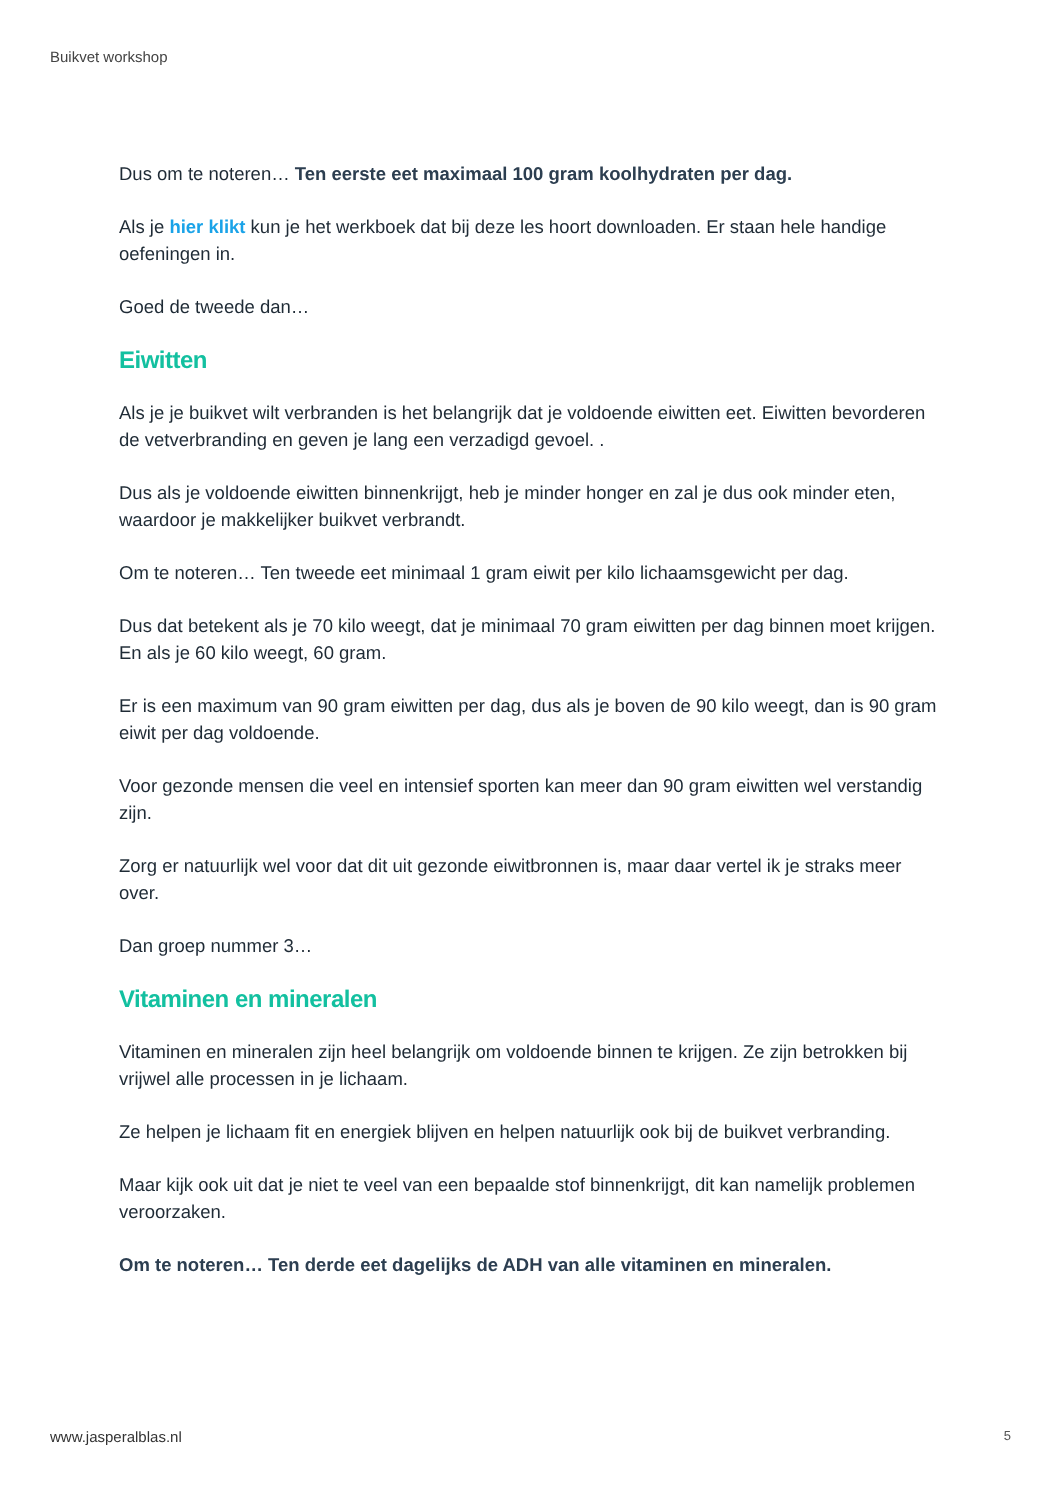Buikvet workshop
Dus om te noteren… Ten eerste eet maximaal 100 gram koolhydraten per dag.
Als je hier klikt kun je het werkboek dat bij deze les hoort downloaden. Er staan hele handige oefeningen in.
Goed de tweede dan…
Eiwitten
Als je je buikvet wilt verbranden is het belangrijk dat je voldoende eiwitten eet. Eiwitten bevorderen de vetverbranding en geven je lang een verzadigd gevoel. .
Dus als je voldoende eiwitten binnenkrijgt, heb je minder honger en zal je dus ook minder eten, waardoor je makkelijker buikvet verbrandt.
Om te noteren… Ten tweede eet minimaal 1 gram eiwit per kilo lichaamsgewicht per dag.
Dus dat betekent als je 70 kilo weegt, dat je minimaal 70 gram eiwitten per dag binnen moet krijgen. En als je 60 kilo weegt, 60 gram.
Er is een maximum van 90 gram eiwitten per dag, dus als je boven de 90 kilo weegt, dan is 90 gram eiwit per dag voldoende.
Voor gezonde mensen die veel en intensief sporten kan meer dan 90 gram eiwitten wel verstandig zijn.
Zorg er natuurlijk wel voor dat dit uit gezonde eiwitbronnen is, maar daar vertel ik je straks meer over.
Dan groep nummer 3…
Vitaminen en mineralen
Vitaminen en mineralen zijn heel belangrijk om voldoende binnen te krijgen. Ze zijn betrokken bij vrijwel alle processen in je lichaam.
Ze helpen je lichaam fit en energiek blijven en helpen natuurlijk ook bij de buikvet verbranding.
Maar kijk ook uit dat je niet te veel van een bepaalde stof binnenkrijgt, dit kan namelijk problemen veroorzaken.
Om te noteren… Ten derde eet dagelijks de ADH van alle vitaminen en mineralen.
www.jasperalblas.nl 5